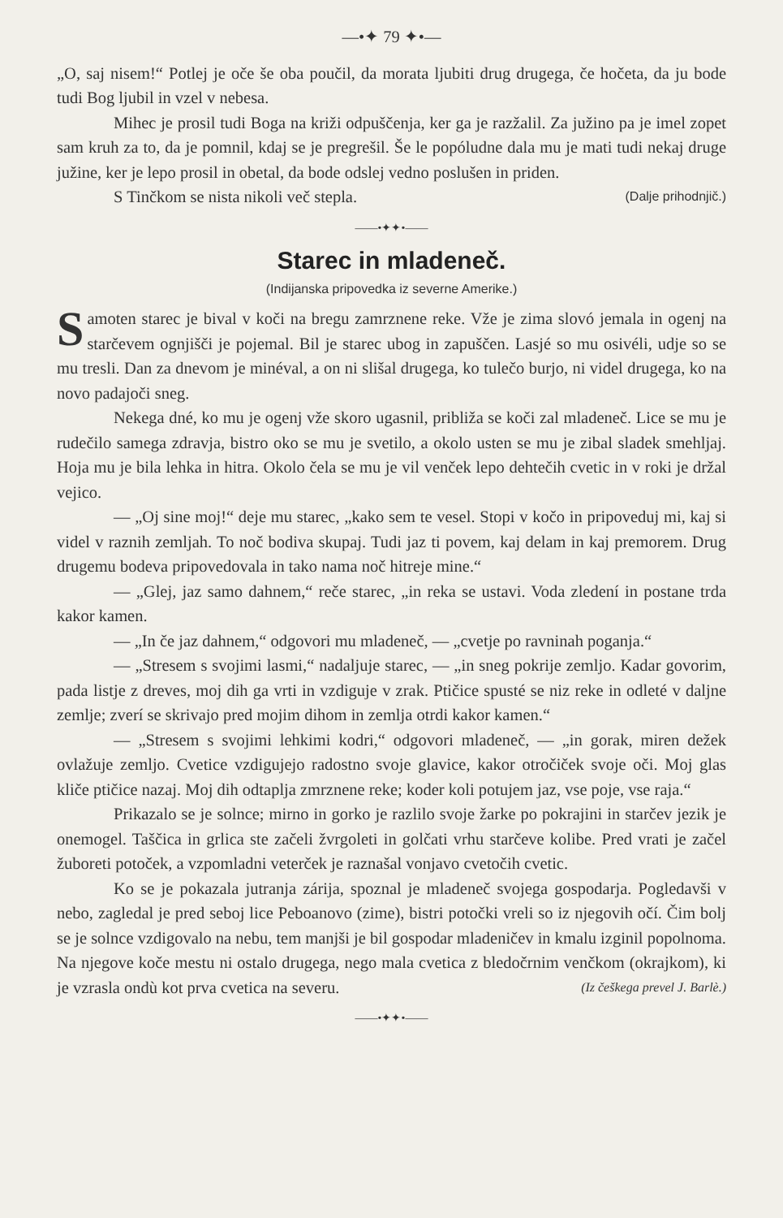—•✦ 79 ✦•—
„O, saj nisem!“ Potlej je oče še oba poučil, da morata ljubiti drug drugega, če hočeta, da ju bode tudi Bog ljubil in vzel v nebesa.
Mihec je prosil tudi Boga na križi odpuščenja, ker ga je razžalil. Za južino pa je imel zopet sam kruh za to, da je pomnil, kdaj se je pregrešil. Še le popóludne dala mu je mati tudi nekaj druge južine, ker je lepo prosil in obetal, da bode odslej vedno poslušen in priden.
S Tinčkom se nista nikoli več stepla. (Dalje prihodnjič.)
——•✦✦•——
Starec in mladeneč.
(Indijanska pripovedka iz severne Amerike.)
Samoten starec je bival v koči na bregu zamrznene reke. Vže je zima slovó jemala in ogenj na starčevem ognjišči je pojemal. Bil je starec ubog in zapuščen. Lasjé so mu osivéli, udje so se mu tresli. Dan za dnevom je minéval, a on ni slišal drugega, ko tulečo burjo, ni videl drugega, ko na novo padajoči sneg.
Nekega dné, ko mu je ogenj vže skoro ugasnil, približa se koči zal mladeneč. Lice se mu je rudečilo samega zdravja, bistro oko se mu je svetilo, a okolo usten se mu je zibal sladek smehljaj. Hoja mu je bila lehka in hitra. Okolo čela se mu je vil venček lepo dehtečih cvetic in v roki je držal vejico.
— „Oj sine moj!“ deje mu starec, „kako sem te vesel. Stopi v kočo in pripoveduj mi, kaj si videl v raznih zemljah. To noč bodiva skupaj. Tudi jaz ti povem, kaj delam in kaj premorem. Drug drugemu bodeva pripovedovala in tako nama noč hitreje mine.“
— „Glej, jaz samo dahnem,“ reče starec, „in reka se ustavi. Voda zledení in postane trda kakor kamen.
— „In če jaz dahnem,“ odgovori mu mladeneč, — „cvetje po ravninah poganja.“
— „Stresem s svojimi lasmi,“ nadaljuje starec, — „in sneg pokrije zemljo. Kadar govorim, pada listje z dreves, moj dih ga vrti in vzdiguje v zrak. Ptičice spusté se niz reke in odleté v daljne zemlje; zverí se skrivajo pred mojim dihom in zemlja otrdi kakor kamen.“
— „Stresem s svojimi lehkimi kodri,“ odgovori mladeneč, — „in gorak, miren dežek ovlažuje zemljo. Cvetice vzdigujejo radostno svoje glavice, kakor otročiček svoje oči. Moj glas kliče ptičice nazaj. Moj dih odtaplja zmrznene reke; koder koli potujem jaz, vse poje, vse raja.“
Prikazalo se je solnce; mirno in gorko je razlilo svoje žarke po pokrajini in starčev jezik je onemogel. Taščica in grlica ste začeli žvrgoleti in golčati vrhu starčeve kolibe. Pred vrati je začel žuboreti potoček, a vzpomladni veterček je raznašal vonjavo cvetočih cvetic.
Ko se je pokazala jutranja zárija, spoznal je mladeneč svojega gospodarja. Pogledavši v nebo, zagledal je pred seboj lice Peboanovo (zime), bistri potočki vreli so iz njegovih očí. Čim bolj se je solnce vzdigovalo na nebu, tem manjši je bil gospodar mladeničev in kmalu izginil popolnoma. Na njegove koče mestu ni ostalo drugega, nego mala cvetica z bledočrnim venčkom (okrajkom), ki je vzrasla ondù kot prva cvetica na severu. (Iz češkega prevel J. Barlè.)
——•✦✦•——